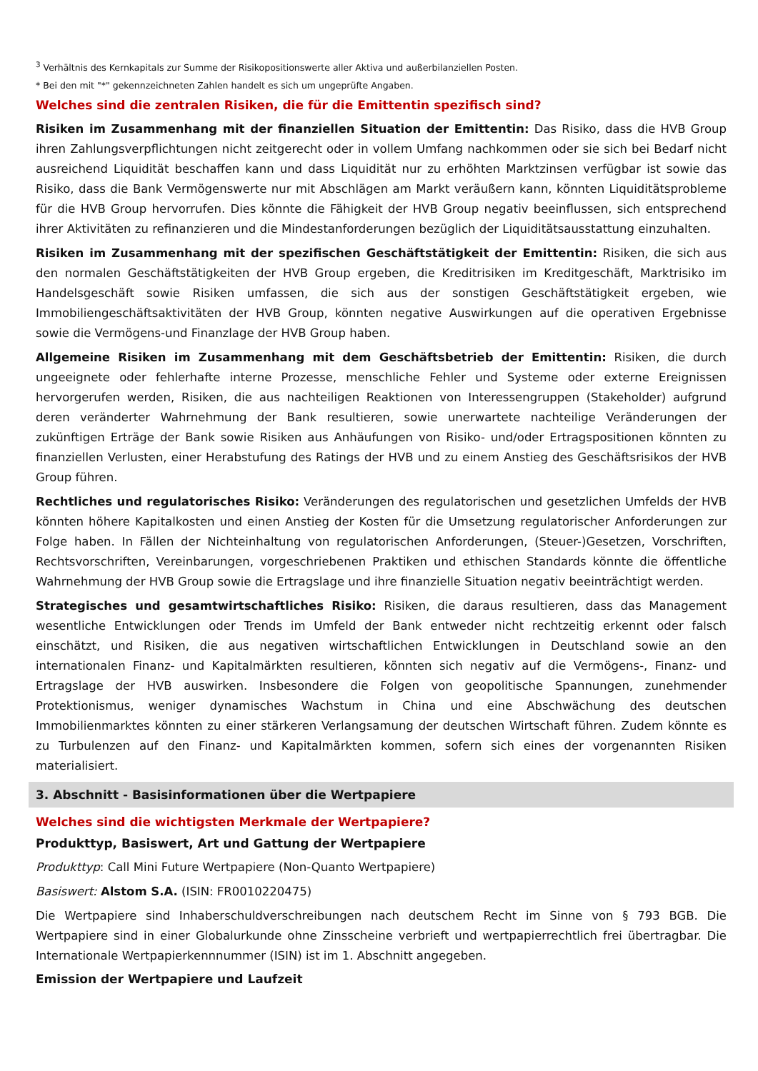<sup>3</sup> Verhältnis des Kernkapitals zur Summe der Risikopositionswerte aller Aktiva und außerbilanziellen Posten.
* Bei den mit "*" gekennzeichneten Zahlen handelt es sich um ungeprüfte Angaben.
Welches sind die zentralen Risiken, die für die Emittentin spezifisch sind?
Risiken im Zusammenhang mit der finanziellen Situation der Emittentin: Das Risiko, dass die HVB Group ihren Zahlungsverpflichtungen nicht zeitgerecht oder in vollem Umfang nachkommen oder sie sich bei Bedarf nicht ausreichend Liquidität beschaffen kann und dass Liquidität nur zu erhöhten Marktzinsen verfügbar ist sowie das Risiko, dass die Bank Vermögenswerte nur mit Abschlägen am Markt veräußern kann, könnten Liquiditätsprobleme für die HVB Group hervorrufen. Dies könnte die Fähigkeit der HVB Group negativ beeinflussen, sich entsprechend ihrer Aktivitäten zu refinanzieren und die Mindestanforderungen bezüglich der Liquiditätsausstattung einzuhalten.
Risiken im Zusammenhang mit der spezifischen Geschäftstätigkeit der Emittentin: Risiken, die sich aus den normalen Geschäftstätigkeiten der HVB Group ergeben, die Kreditrisiken im Kreditgeschäft, Marktrisiko im Handelsgeschäft sowie Risiken umfassen, die sich aus der sonstigen Geschäftstätigkeit ergeben, wie Immobiliengeschäftsaktivitäten der HVB Group, könnten negative Auswirkungen auf die operativen Ergebnisse sowie die Vermögens-und Finanzlage der HVB Group haben.
Allgemeine Risiken im Zusammenhang mit dem Geschäftsbetrieb der Emittentin: Risiken, die durch ungeeignete oder fehlerhafte interne Prozesse, menschliche Fehler und Systeme oder externe Ereignissen hervorgerufen werden, Risiken, die aus nachteiligen Reaktionen von Interessengruppen (Stakeholder) aufgrund deren veränderter Wahrnehmung der Bank resultieren, sowie unerwartete nachteilige Veränderungen der zukünftigen Erträge der Bank sowie Risiken aus Anhäufungen von Risiko- und/oder Ertragspositionen könnten zu finanziellen Verlusten, einer Herabstufung des Ratings der HVB und zu einem Anstieg des Geschäftsrisikos der HVB Group führen.
Rechtliches und regulatorisches Risiko: Veränderungen des regulatorischen und gesetzlichen Umfelds der HVB könnten höhere Kapitalkosten und einen Anstieg der Kosten für die Umsetzung regulatorischer Anforderungen zur Folge haben. In Fällen der Nichteinhaltung von regulatorischen Anforderungen, (Steuer-)Gesetzen, Vorschriften, Rechtsvorschriften, Vereinbarungen, vorgeschriebenen Praktiken und ethischen Standards könnte die öffentliche Wahrnehmung der HVB Group sowie die Ertragslage und ihre finanzielle Situation negativ beeinträchtigt werden.
Strategisches und gesamtwirtschaftliches Risiko: Risiken, die daraus resultieren, dass das Management wesentliche Entwicklungen oder Trends im Umfeld der Bank entweder nicht rechtzeitig erkennt oder falsch einschätzt, und Risiken, die aus negativen wirtschaftlichen Entwicklungen in Deutschland sowie an den internationalen Finanz- und Kapitalmärkten resultieren, könnten sich negativ auf die Vermögens-, Finanz- und Ertragslage der HVB auswirken. Insbesondere die Folgen von geopolitische Spannungen, zunehmender Protektionismus, weniger dynamisches Wachstum in China und eine Abschwächung des deutschen Immobilienmarktes könnten zu einer stärkeren Verlangsamung der deutschen Wirtschaft führen. Zudem könnte es zu Turbulenzen auf den Finanz- und Kapitalmärkten kommen, sofern sich eines der vorgenannten Risiken materialisiert.
3. Abschnitt - Basisinformationen über die Wertpapiere
Welches sind die wichtigsten Merkmale der Wertpapiere?
Produkttyp, Basiswert, Art und Gattung der Wertpapiere
Produkttyp: Call Mini Future Wertpapiere (Non-Quanto Wertpapiere)
Basiswert: Alstom S.A. (ISIN: FR0010220475)
Die Wertpapiere sind Inhaberschuldverschreibungen nach deutschem Recht im Sinne von § 793 BGB. Die Wertpapiere sind in einer Globalurkunde ohne Zinsscheine verbrieft und wertpapierrechtlich frei übertragbar. Die Internationale Wertpapierkennnummer (ISIN) ist im 1. Abschnitt angegeben.
Emission der Wertpapiere und Laufzeit